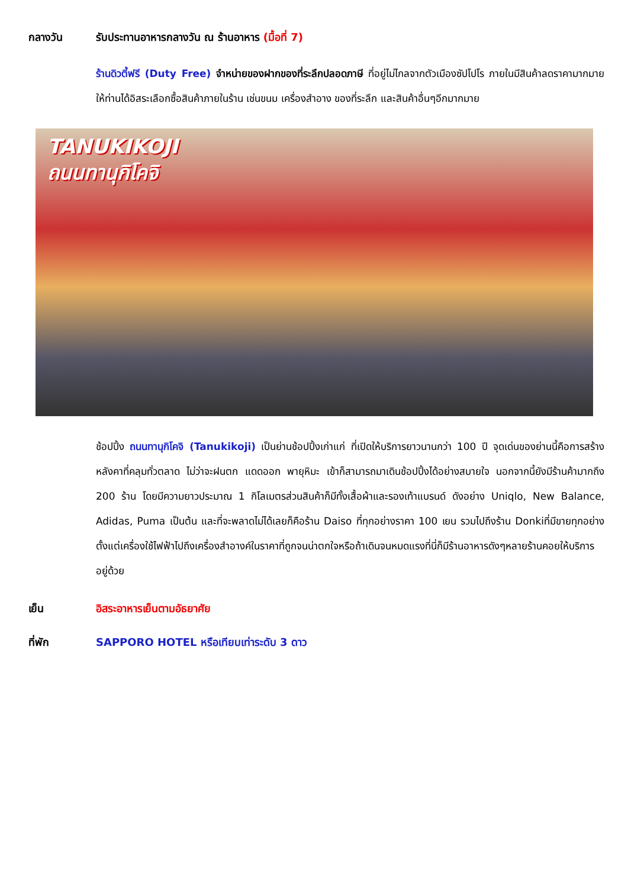กลางวัน รับประทานอาหารกลางวัน ณ ร้านอาหาร (มื้อที่ 7)
ร้านดิวตี้ฟรี (Duty Free) จำหน่ายของฝากของที่ระลึกปลอดภาษี ที่อยู่ไม่ไกลจากตัวเมืองซัปโปโร ภายในมีสินค้าลดราคามากมาย ให้ท่านได้อิสระเลือกซื้อสินค้าภายในร้าน เช่นขนม เครื่องสำอาง ของที่ระลึก และสินค้าอื่นๆอีกมากมาย
TANUKIKOJI
ถนนทานุกิโคจิ
ช้อปปิ้ง ถนนทานุกิโคจิ (Tanukikoji) เป็นย่านช้อปปิ้งเก่าแก่ ที่เปิดให้บริการยาวนานกว่า 100 ปี จุดเด่นของย่านนี้คือการสร้างหลังคาที่คลุมทั่วตลาด ไม่ว่าจะฝนตก แดดออก พายุหิมะ เข้าก็สามารถมาเดินช้อปปิ้งได้อย่างสบายใจ นอกจากนี้ยังมีร้านค้ามากถึง 200 ร้าน โดยมีความยาวประมาณ 1 กิโลเมตรส่วนสินค้าก็มีทั้งเสื้อผ้าและรองเท้าแบรนด์ ดังอย่าง Uniqlo, New Balance, Adidas, Puma เป็นต้น และที่จะพลาดไม่ได้เลยก็คือร้าน Daiso ที่ทุกอย่างราคา 100 เยน รวมไปถึงร้าน Donkiที่มีขายทุกอย่างตั้งแต่เครื่องใช้ไฟฟ้าไปถึงเครื่องสำอางค์ในราคาที่ถูกจนน่าตกใจหรือถ้าเดินจนหมดแรงที่นี่ก็มีร้านอาหารดังๆหลายร้านคอยให้บริการอยู่ด้วย
เย็น อิสระอาหารเย็นตามอัธยาศัย
ที่พัก SAPPORO HOTEL หรือเทียบเท่าระดับ 3 ดาว